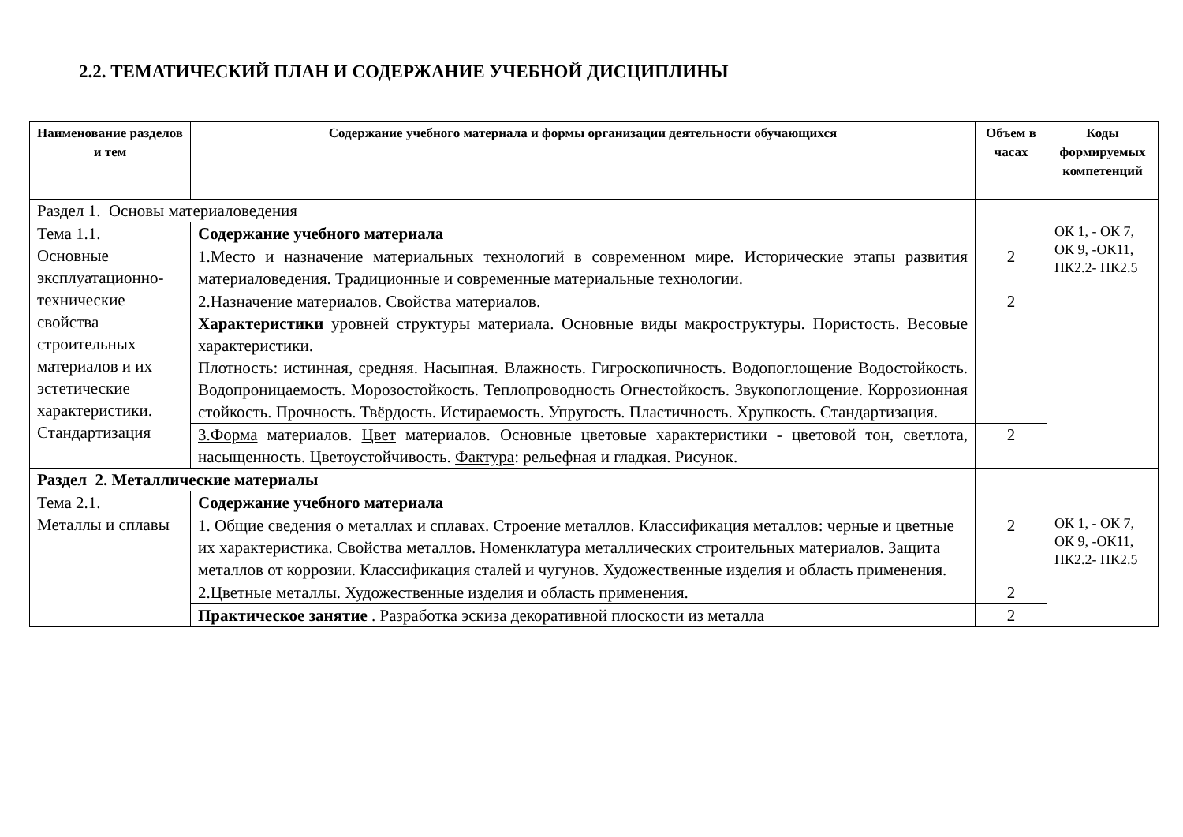2.2. ТЕМАТИЧЕСКИЙ ПЛАН И СОДЕРЖАНИЕ УЧЕБНОЙ ДИСЦИПЛИНЫ
| Наименование разделов и тем | Содержание учебного материала и формы организации деятельности обучающихся | Объем в часах | Коды формируемых компетенций |
| --- | --- | --- | --- |
| Раздел 1. Основы материаловедения | | | |
| Тема 1.1. Основные эксплуатационно-технические свойства строительных материалов и их эстетические характеристики. Стандартизация | Содержание учебного материала | | ОК 1, - ОК 7, ОК 9, -ОК11, ПК2.2- ПК2.5 |
| | 1.Место и назначение материальных технологий в современном мире. Исторические этапы развития материаловедения. Традиционные и современные материальные технологии. | 2 | |
| | 2.Назначение материалов. Свойства материалов. Характеристики уровней структуры материала. Основные виды макроструктуры. Пористость. Весовые характеристики. Плотность: истинная, средняя. Насыпная. Влажность. Гигроскопичность. Водопоглощение Водостойкость. Водопроницаемость. Морозостойкость. Теплопроводность Огнестойкость. Звукопоглощение. Коррозионная стойкость. Прочность. Твёрдость. Истираемость. Упругость. Пластичность. Хрупкость. Стандартизация. | 2 | |
| | 3.Форма материалов. Цвет материалов. Основные цветовые характеристики - цветовой тон, светлота, насыщенность. Цветоустойчивость. Фактура : рельефная и гладкая. Рисунок. | 2 | |
| Раздел 2. Металлические материалы | | | |
| Тема 2.1. Металлы и сплавы | Содержание учебного материала | | |
| | 1. Общие сведения о металлах и сплавах. Строение металлов. Классификация металлов: черные и цветные их характеристика. Свойства металлов. Номенклатура металлических строительных материалов. Защита металлов от коррозии. Классификация сталей и чугунов. Художественные изделия и область применения. | 2 | ОК 1, - ОК 7, ОК 9, -ОК11, ПК2.2- ПК2.5 |
| | 2.Цветные металлы. Художественные изделия и область применения. | 2 | |
| | Практическое занятие . Разработка эскиза декоративной плоскости из металла | 2 | |